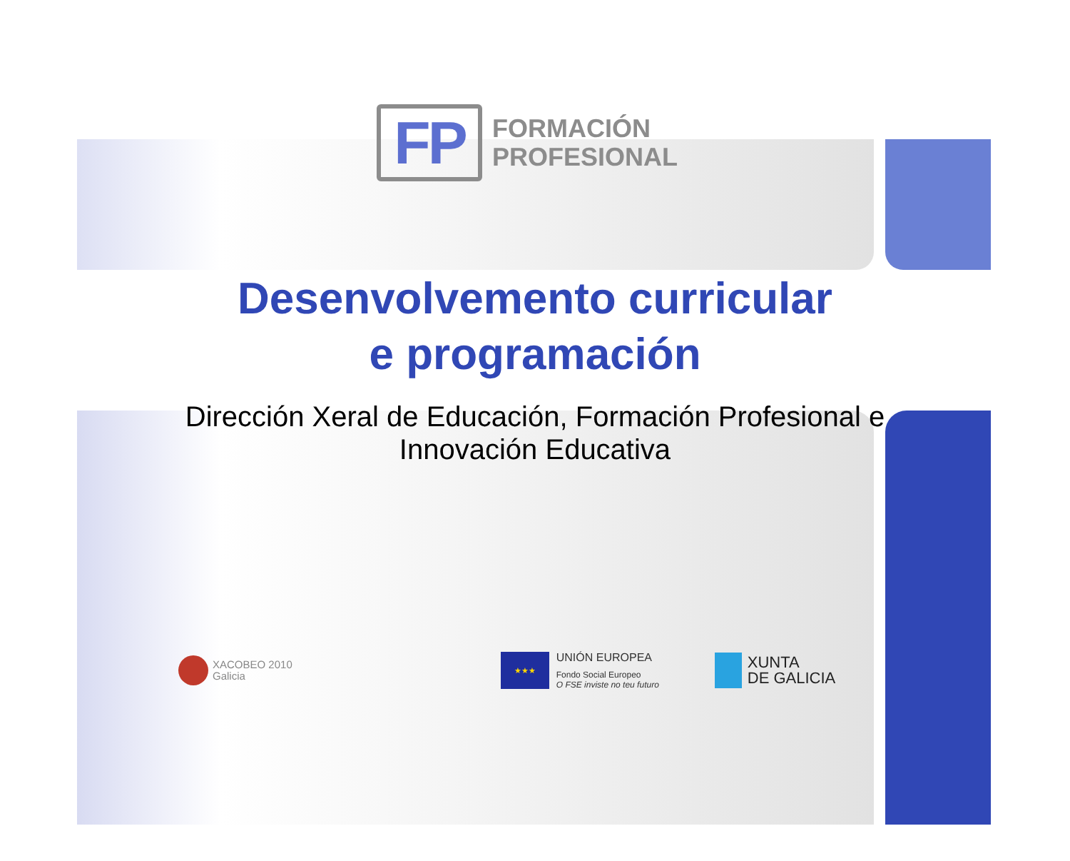FP
FORMACIÓN
PROFESIONAL
Desenvolvemento curricular
e programación
Dirección Xeral de Educación, Formación Profesional e
Innovación Educativa
XACOBEO 2010
Galicia
★★★
UNIÓN EUROPEA
Fondo Social Europeo
O FSE inviste no teu futuro
XUNTA
DE GALICIA